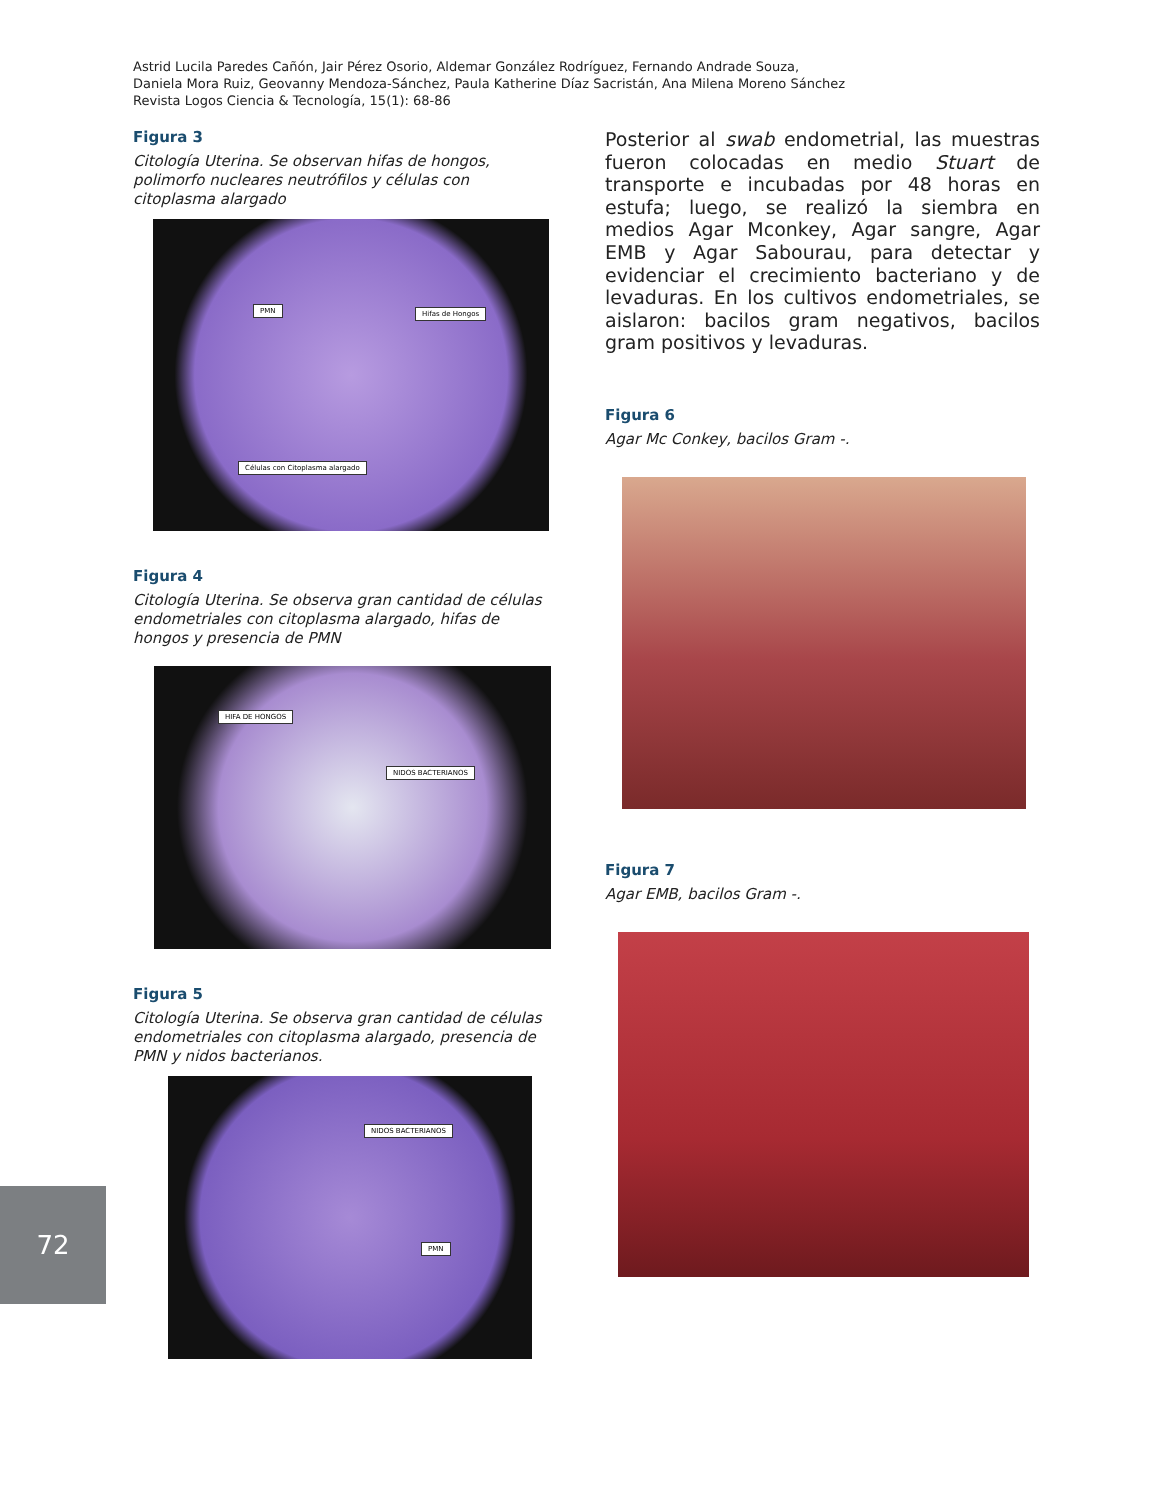Astrid Lucila Paredes Cañón, Jair Pérez Osorio, Aldemar González Rodríguez, Fernando Andrade Souza,
Daniela Mora Ruiz, Geovanny Mendoza-Sánchez, Paula Katherine Díaz Sacristán, Ana Milena Moreno Sánchez
Revista Logos Ciencia & Tecnología, 15(1): 68-86
Figura 3
Citología Uterina. Se observan hifas de hongos, polimorfo nucleares neutrófilos y células con citoplasma alargado
PMN Hifas de Hongos
Células con Citoplasma alargado
Figura 4
Citología Uterina. Se observa gran cantidad de células endometriales con citoplasma alargado, hifas de hongos y presencia de PMN
HIFA DE HONGOS
NIDOS BACTERIANOS
Figura 5
Citología Uterina. Se observa gran cantidad de células endometriales con citoplasma alargado, presencia de PMN y nidos bacterianos.
NIDOS BACTERIANOS
PMN
Posterior al swab endometrial, las muestras fueron colocadas en medio Stuart de transporte e incubadas por 48 horas en estufa; luego, se realizó la siembra en medios Agar Mconkey, Agar sangre, Agar EMB y Agar Sabourau, para detectar y evidenciar el crecimiento bacteriano y de levaduras. En los cultivos endometriales, se aislaron: bacilos gram negativos, bacilos gram positivos y levaduras.
Figura 6
Agar Mc Conkey, bacilos Gram -.
Figura 7
Agar EMB, bacilos Gram -.
72